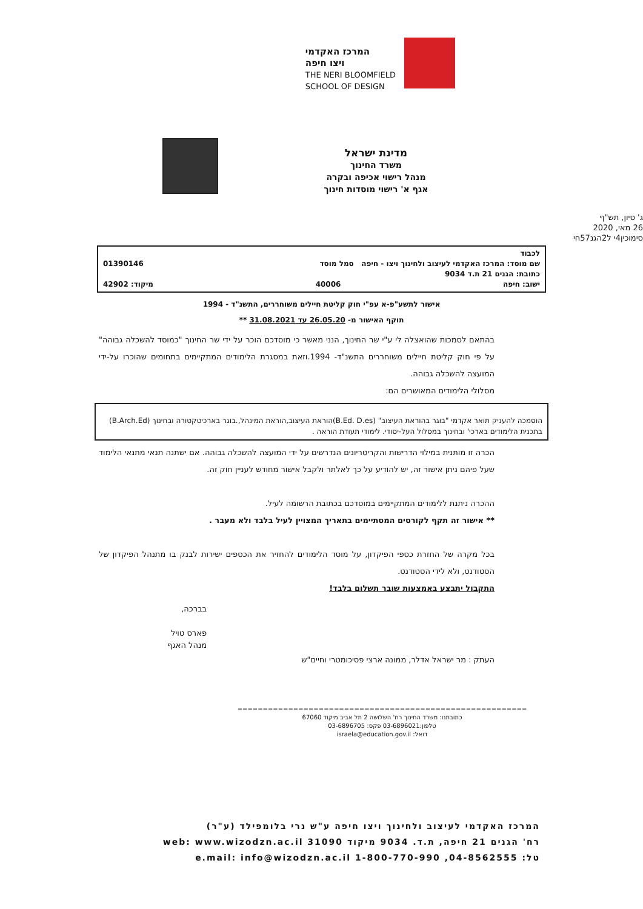המרכז האקדמי
ויצו חיפה
THE NERI BLOOMFIELD
SCHOOL OF DESIGN
מדינת ישראל
משרד החינוך
מנהל רישוי אכיפה ובקרה
אגף א' רישוי מוסדות חינוך
ג' סיון, תש"ף
26 מאי, 2020
סימוכין4י ל2הגנ57חי
לכבוד
שם מוסד: המרכז האקדמי לעיצוב ולחינוך ויצו - חיפה סמל מוסד 01390146
כתובת: הגנים 21 ת.ד 9034
ישוב: חיפה 40006 מיקוד: 42902
אישור לתשע"פ-א עפ"י חוק קליטת חיילים משוחררים, התשנ"ד - 1994
תוקף האישור מ- 26.05.20 עד 31.08.2021 **
בהתאם לסמכות שהואצלה לי ע"י שר החינוך, הנני מאשר כי מוסדכם הוכר על ידי שר החינוך "כמוסד להשכלה גבוהה" על פי חוק קליטת חיילים משוחררים התשנ"ד- 1994.וזאת במסגרת הלימודים המתקיימים בתחומים שהוכרו על-ידי המועצה להשכלה גבוהה.
מסלולי הלימודים המאושרים הם:
הוסמכה להעניק תואר אקדמי "בוגר בהוראת העיצוב" (B.Ed. D.es)הוראת העיצוב,הוראת המינהל,.בוגר בארכיטקטורה ובחינוך (B.Arch.Ed) בתכנית הלימודים בארכי' ובחינוך במסלול העל-יסודי. לימודי תעודת הוראה .
הכרה זו מותנית במילוי הדרישות והקריטריונים הנדרשים על ידי המועצה להשכלה גבוהה. אם ישתנה תנאי מתנאי הלימוד שעל פיהם ניתן אישור זה, יש להודיע על כך לאלתר ולקבל אישור מחודש לעניין חוק זה.
ההכרה ניתנת ללימודים המתקיימים במוסדכם בכתובת הרשומה לעיל.
** אישור זה תקף לקורסים המסתיימים בתאריך המצויין לעיל בלבד ולא מעבר .
בכל מקרה של החזרת כספי הפיקדון, על מוסד הלימודים להחזיר את הכספים ישירות לבנק בו מתנהל הפיקדון של הסטודנט, ולא לידי הסטודנט.
התקבול יתבצע באמצעות שובר תשלום בלבד!
בברכה,
פארס טויל
מנהל האגף
העתק : מר ישראל אדלר, ממונה ארצי פסיכומטרי וחיים"ש
=========================================================
כתובתנו: משרד החינוך רח' השלושה 2 תל אביב מיקוד 67060
טלפון:03-6896021 פקס: 03-6896705
דואל: israela@education.gov.il
המרכז האקדמי לעיצוב ולחינוך ויצו חיפה ע"ש נרי בלומפילד (ע"ר)
רח' הגנים 21 חיפה, ת.ד. 9034 מיקוד 31090 web: www.wizodzn.ac.il
טל: 04-8562555, 1-800-770-990 e.mail: info@wizodzn.ac.il